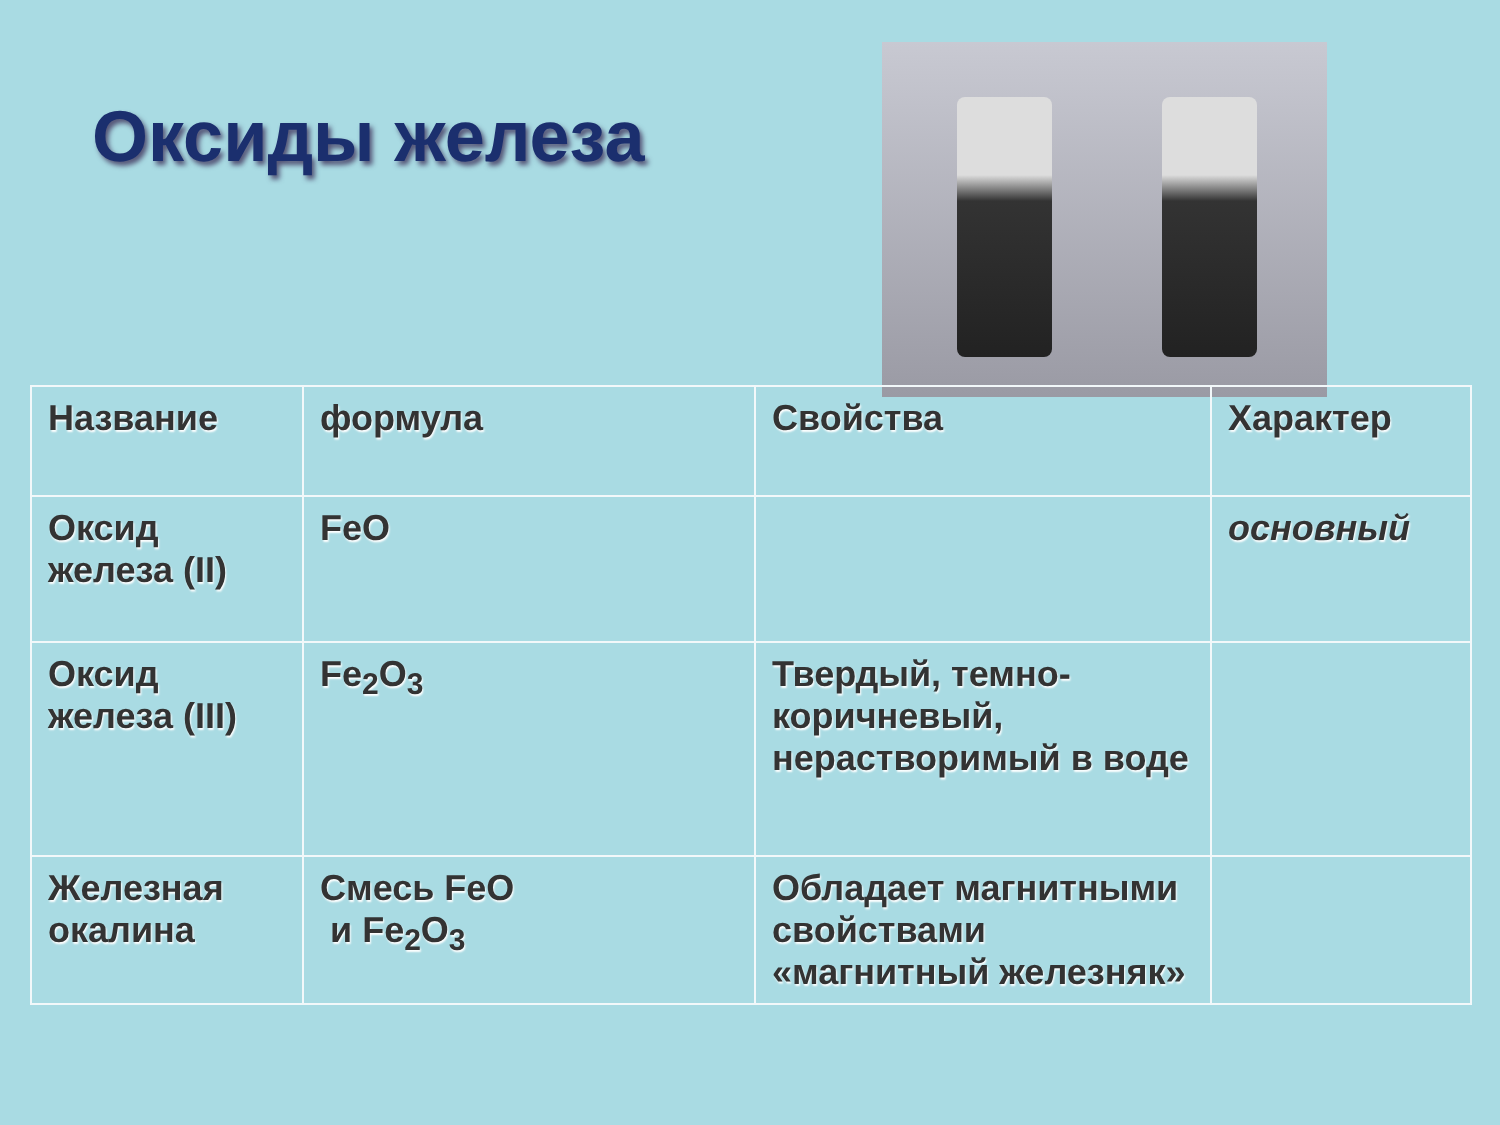Оксиды железа
| Название | формула | Свойства | Характер |
| --- | --- | --- | --- |
| Оксид железа (II) | FeO | | основный |
| Оксид железа (III) | Fe<sub>2</sub>O<sub>3</sub> | Твердый, темно-коричневый, нерастворимый в воде | |
| Железная окалина | Смесь FeO и Fe<sub>2</sub>O<sub>3</sub> | Обладает магнитными свойствами «магнитный железняк» | |